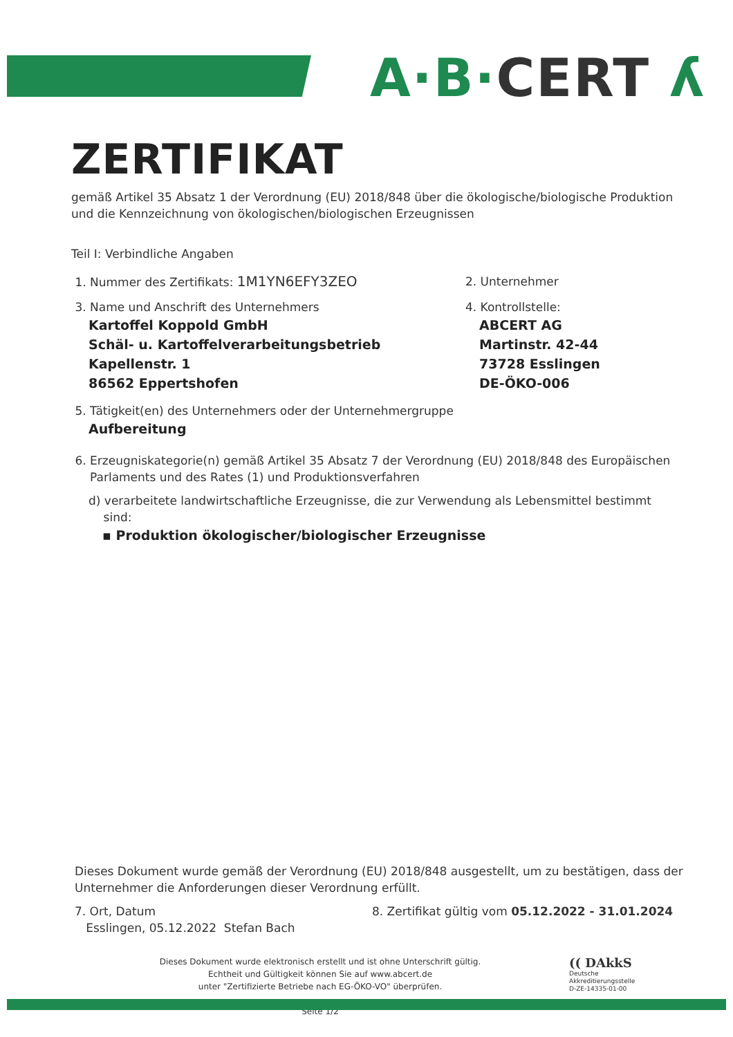A·B·CERT ʎ
ZERTIFIKAT
gemäß Artikel 35 Absatz 1 der Verordnung (EU) 2018/848 über die ökologische/biologische Produktion und die Kennzeichnung von ökologischen/biologischen Erzeugnissen
Teil I: Verbindliche Angaben
1. Nummer des Zertifikats: 1M1YN6EFY3ZEO
2. Unternehmer
3. Name und Anschrift des Unternehmers
Kartoffel Koppold GmbH
Schäl- u. Kartoffelverarbeitungsbetrieb
Kapellenstr. 1
86562 Eppertshofen
4. Kontrollstelle:
ABCERT AG
Martinstr. 42-44
73728 Esslingen
DE-ÖKO-006
5. Tätigkeit(en) des Unternehmers oder der Unternehmergruppe
Aufbereitung
6. Erzeugniskategorie(n) gemäß Artikel 35 Absatz 7 der Verordnung (EU) 2018/848 des Europäischen
Parlaments und des Rates (1) und Produktionsverfahren
d) verarbeitete landwirtschaftliche Erzeugnisse, die zur Verwendung als Lebensmittel bestimmt
sind:
▪ Produktion ökologischer/biologischer Erzeugnisse
Dieses Dokument wurde gemäß der Verordnung (EU) 2018/848 ausgestellt, um zu bestätigen, dass der Unternehmer die Anforderungen dieser Verordnung erfüllt.
7. Ort, Datum
Esslingen, 05.12.2022 Stefan Bach
8. Zertifikat gültig vom 05.12.2022 - 31.01.2024
Dieses Dokument wurde elektronisch erstellt und ist ohne Unterschrift gültig.
Echtheit und Gültigkeit können Sie auf www.abcert.de
unter "Zertifizierte Betriebe nach EG-ÖKO-VO" überprüfen.
Seite 1/2
(( DAkkS
Deutsche
Akkreditierungsstelle
D-ZE-14335-01-00